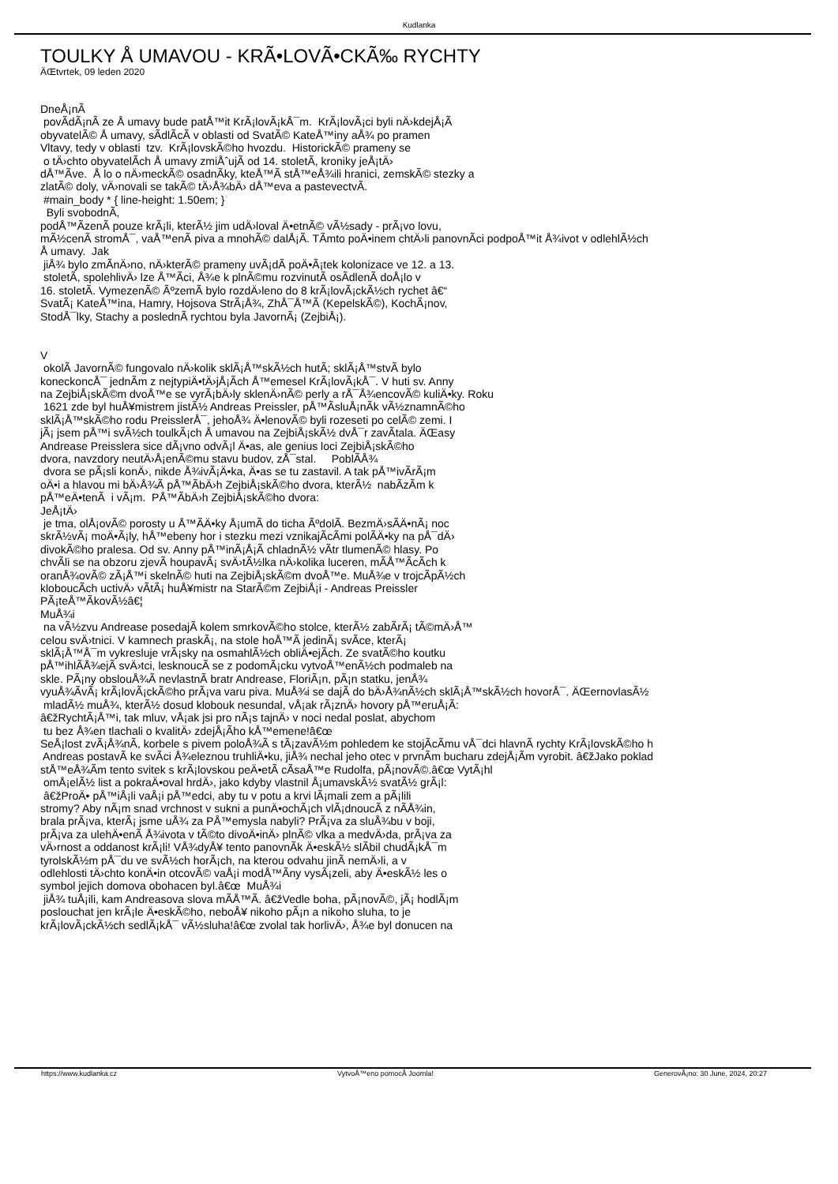Kudlanka
TOULKY Å UMAVOU - KRÃ•LOVÃ•CKÃ‰ RYCHTY
ÄŒtvrtek, 09 leden 2020
DneÅ¡nÃ­ povÃ­dÃ¡nÃ­ ze Å umavy bude patÅ™it KrÃ¡lovÃ¡kÅ¯m. KrÃ¡lovÃ¡ci byli nÄ›kdejÅ¡Ã­ obyvatelÃ© Å umavy, sÃ­dlÃ­cÃ­ v oblasti od SvatÃ© KateÅ™iny aÅ¾ po pramen Vltavy, tedy v oblasti tzv. KrÃ¡lovskÃ©ho hvozdu. HistorickÃ© prameny se o tÄ›chto obyvatelÃ­ch Å umavy zmiÅˆujÃ­ od 14. stoletÃ­, kroniky jeÅ¡tÄ› dÅ™Ã­ve. Å lo o nÄ›meckÃ© osadnÃ­ky, kteÅ™Ã­ stÅ™eÅ¾ili hranici, zemskÃ© stezky a zlatÃ© doly, vÄ›novali se takÃ© tÄ›Å¾bÄ› dÅ™eva a pastevectvÃ­. #main_body * { line-height: 1.50em; } Byli svobodnÃ­, podÅ™Ã­zenÃ­ pouze krÃ¡li, kterÃ½ jim udÄ›loval Ä•etnÃ© vÃ½sady - prÃ¡vo lovu, mÃ½cenÃ­ stromÅ¯, vaÅ™enÃ­ piva a mnohÃ© dalÅ¡Ã­. TÃ­mto poÄ•inem chtÄ›li panovnÃ­ci podpoÅ™it Å¾ivot v odlehlÃ½ch Å umavy. Jak jiÅ¾ bylo zmÃ­nÄ›no, nÄ›kterÃ© prameny uvÃ¡dÃ­ poÄ•Ã¡tek kolonizace ve 12. a 13. stoletÃ­, spolehlivÄ› lze Å™Ã­ci, Å¾e k plnÃ©mu rozvinutÃ­ osÃ­dlenÃ­ doÅ¡lo v 16. stoletÃ­. VymezenÃ© ÃºzemÃ­ bylo rozdÄ›leno do 8 krÃ¡lovÃ¡ckÃ½ch rychet â€“ SvatÃ¡ KateÅ™ina, Hamry, Hojsova StrÃ¡Å¾, ZhÅ¯Å™Ã­ (KepelskÃ©), KochÃ¡nov, StodÅ¯lky, Stachy a poslednÃ­ rychtou byla JavornÃ¡ (ZejbiÅ¡). V okolÃ­ JavornÃ© fungovalo nÄ›kolik sklÃ¡Å™skÃ½ch hutÃ­; sklÃ¡Å™stvÃ­ bylo koneckoncÅ¯ jednÃ­m z nejtypiÄ•tÄ›jÅ¡Ã­ch Å™emesel KrÃ¡lovÃ¡kÅ¯. V huti sv. Anny na ZejbiÅ¡skÃ©m dvoÅ™e se vyrÃ¡bÄ›ly sklenÄ›nÃ© perly a rÅ¯Å¾encovÃ© kuliÄ•ky. Roku 1621 zde byl huÅ¥mistrem jistÃ½ Andreas Preissler, pÅ™Ã­sluÅ¡nÃ­k vÃ½znamnÃ©ho sklÃ¡Å™skÃ©ho rodu PreisslerÅ¯, jehoÅ¾ Ä•lenovÃ© byli rozeseti po celÃ© zemi. I jÃ¡ jsem pÅ™i svÃ½ch toulkÃ¡ch Å umavou na ZejbiÅ¡skÃ½ dvÅ¯r zavÃ­tala. ÄŒasy Andrease Preisslera sice dÃ¡vno odvÃ¡l Ä•as, ale genius loci ZejbiÅ¡skÃ©ho dvora, navzdory neutÄ›Å¡enÃ©mu stavu budov, zÅ¯stal. PoblÃ­Å¾ dvora se pÃ¡sli konÄ›, nikde Å¾ivÃ¡Ä•ka, Ä•as se tu zastavil. A tak pÅ™ivÃ­rÃ¡m oÄ•i a hlavou mi bÄ›Å¾Ã­ pÅ™Ã­bÄ›h ZejbiÅ¡skÃ©ho dvora, kterÃ½ nabÃ­zÃ­m k pÅ™eÄ•tenÃ­ i vÃ¡m. PÅ™Ã­bÄ›h ZejbiÅ¡skÃ©ho dvora: JeÅ¡tÄ› je tma, olÅ¡ovÃ© porosty u Å™Ã­Ä•ky Å¡umÃ­ do ticha ÃºdolÃ­. BezmÄ›sÃ­Ä•nÃ¡ noc skrÃ½vÃ¡ moÄ•Ã¡ly, hÅ™ebeny hor i stezku mezi vznikajÃ­cÃ­mi polÃ­Ä•ky na pÅ¯dÄ› divokÃ©ho pralesa. Od sv. Anny pÅ™inÃ¡Å¡Ã­ chladnÃ½ vÃ­tr tlumenÃ© hlasy. Po chvÃ­li se na obzoru zjevÃ­ houpavÃ¡ svÄ›tÃ½lka nÄ›kolika luceren, mÃ­Å™Ã­cÃ­ch k oranÅ¾ovÃ© zÃ¡Å™i skelnÃ© huti na ZejbiÅ¡skÃ©m dvoÅ™e. MuÅ¾e v trojcÃ­pÃ½ch kloboucÃ­ch uctivÄ› vÃ­tÃ¡ huÅ¥mistr na StarÃ©m ZejbiÅ¡i - Andreas Preissler PÃ¡teÅ™Ã­kovÃ½â€¦ MuÅ¾i na vÃ½zvu Andrease posedajÃ­ kolem smrkovÃ©ho stolce, kterÃ½ zabÃ­rÃ¡ tÃ©mÄ›Å™ celou svÄ›tnici. V kamnech praskÃ¡, na stole hoÅ™Ã­ jedinÃ¡ svÃ­ce, kterÃ¡ sklÃ¡Å™Å¯m vykresluje vrÃ¡sky na osmahlÃ½ch obliÄ•ejÃ­ch. Ze svatÃ©ho koutku pÅ™ihlÃ­Å¾ejÃ­ svÄ›tci, lesknoucÃ­ se z podomÃ¡cku vytvoÅ™enÃ½ch podmaleb na skle. PÃ¡ny obslouÅ¾Ã­ nevlastnÃ­ bratr Andrease, FloriÃ¡n, pÃ¡n statku, jenÅ¾ vyuÅ¾Ã­vÃ¡ krÃ¡lovÃ¡ckÃ©ho prÃ¡va varu piva. MuÅ¾i se dajÃ­ do bÄ›Å¾nÃ½ch sklÃ¡Å™skÃ½ch hovorÅ¯. ÄŒernovlasÃ½ mladÃ½ muÅ¾, kterÃ½ dosud klobouk nesundal, vÅ¡ak rÃ¡znÄ› hovory pÅ™eruÅ¡Ã­: â€žRychtÃ¡Å™i, tak mluv, vÅ¡ak jsi pro nÃ¡s tajnÄ› v noci nedal poslat, abychom tu bez Å¾en tlachali o kvalitÄ› zdejÅ¡Ã­ho kÅ™emene!â€œ SeÅ¡lost zvÃ¡Å¾nÃ­, korbele s pivem poloÅ¾Ã­ s tÃ¡zavÃ½m pohledem ke stojÃ­cÃ­mu vÅ¯dci hlavnÃ­ rychty KrÃ¡lovskÃ©ho h Andreas postavÃ­ ke svÃ­ci Å¾eleznou truhliÄ•ku, jiÅ¾ nechal jeho otec v prvnÃ­m bucharu zdejÅ¡Ã­m vyrobit. â€žJako poklad stÅ™eÅ¾Ã­m tento svitek s krÃ¡lovskou peÄ•etÃ­ cÃ­saÅ™e Rudolfa, pÃ¡novÃ©.â€œ VytÃ¡hl omÅ¡elÃ½ list a pokraÄ•oval hrdÄ›, jako kdyby vlastnil Å¡umavskÃ½ svatÃ½ grÃ¡l: â€žProÄ• pÅ™iÅ¡li vaÅ¡i pÅ™edci, aby tu v potu a krvi lÃ¡mali zem a pÃ¡lili stromy? Aby nÃ¡m snad vrchnost v sukni a punÄ•ochÃ¡ch vlÃ¡dnoucÃ­ z nÃ­Å¾in, brala prÃ¡va, kterÃ¡ jsme uÅ¾ za PÅ™emysla nabyli? PrÃ¡va za sluÅ¾bu v boji, prÃ¡va za ulehÄ•enÃ­ Å¾ivota v tÃ©to divoÄ•inÄ› plnÃ© vlka a medvÄ›da, prÃ¡va za vÄ›rnost a oddanost krÃ¡li! VÅ¾dyÅ¥ tento panovnÃ­k Ä•eskÃ½ slÃ­bil chudÃ¡kÅ¯m tyrolskÃ½m pÅ¯du ve svÃ½ch horÃ¡ch, na kterou odvahu jinÃ­ nemÄ›li, a v odlehlosti tÄ›chto konÄ•in otcovÃ© vaÅ¡i modÅ™Ã­ny vysÃ¡zeli, aby Ä•eskÃ½ les o symbol jejich domova obohacen byl.â€œ MuÅ¾i jiÅ¾ tuÅ¡ili, kam Andreasova slova mÃ­Å™Ã­. â€žVedle boha, pÃ¡novÃ©, jÃ¡ hodlÃ¡m poslouchat jen krÃ¡le Ä•eskÃ©ho, neboÅ¥ nikoho pÃ¡n a nikoho sluha, to je krÃ¡lovÃ¡ckÃ½ch sedlÃ¡kÅ¯ vÃ½sluha!â€œ zvolal tak horlivÄ›, Å¾e byl donucen na
https://www.kudlanka.cz VytvoÅ™eno pomocÃ­ Joomla! GenerovÃ¡no: 30 June, 2024, 20:27